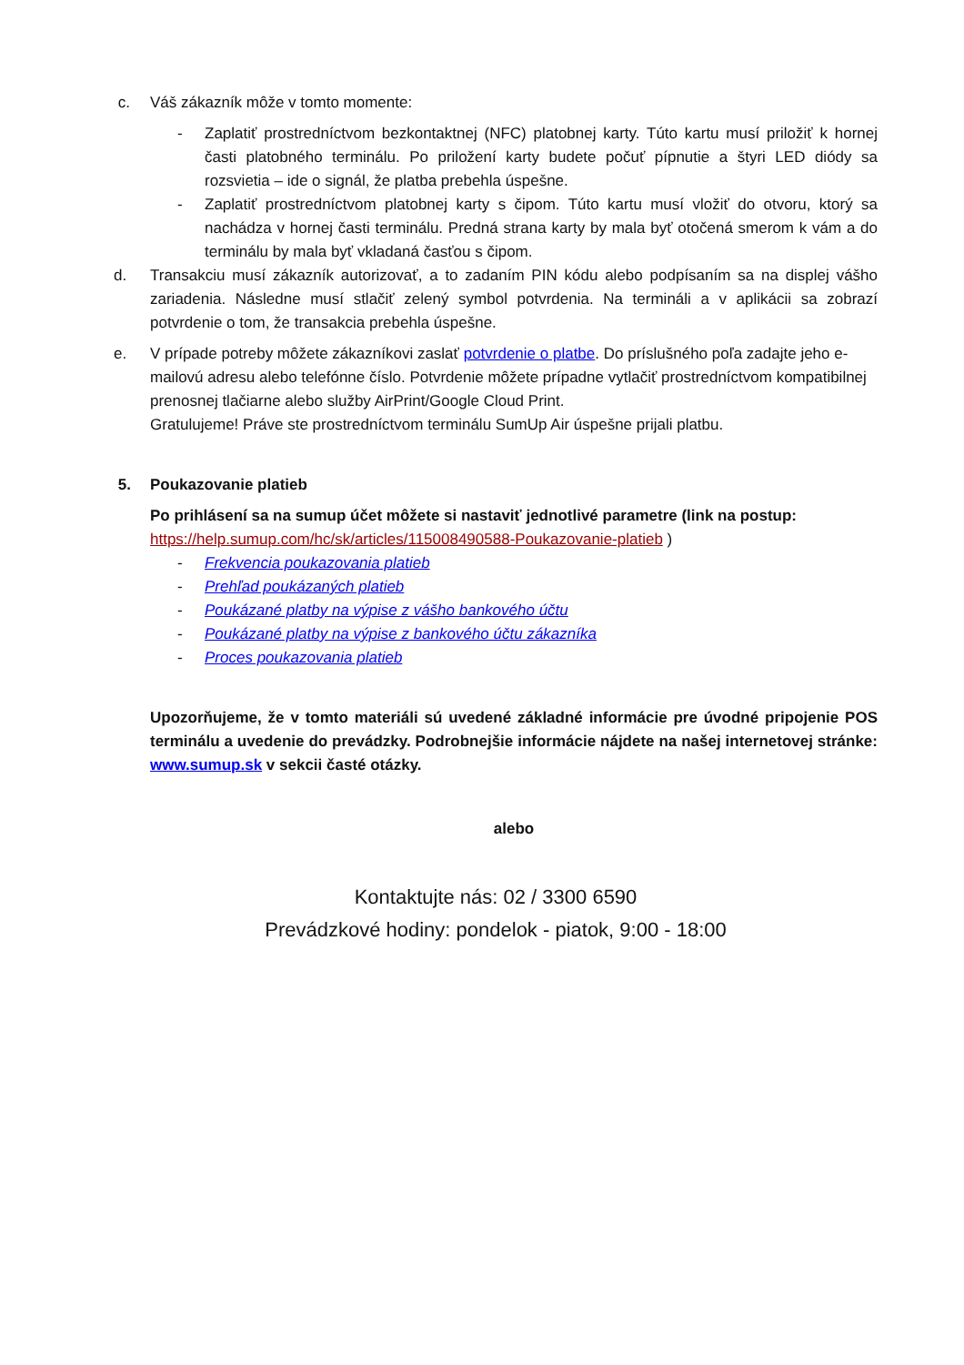c. Váš zákazník môže v tomto momente:
- Zaplatiť prostredníctvom bezkontaktnej (NFC) platobnej karty. Túto kartu musí priložiť k hornej časti platobného terminálu. Po priložení karty budete počuť pípnutie a štyri LED diódy sa rozsvietia – ide o signál, že platba prebehla úspešne.
- Zaplatiť prostredníctvom platobnej karty s čipom. Túto kartu musí vložiť do otvoru, ktorý sa nachádza v hornej časti terminálu. Predná strana karty by mala byť otočená smerom k vám a do terminálu by mala byť vkladaná časťou s čipom.
d. Transakciu musí zákazník autorizovať, a to zadaním PIN kódu alebo podpísaním sa na displej vášho zariadenia. Následne musí stlačiť zelený symbol potvrdenia. Na termináli a v aplikácii sa zobrazí potvrdenie o tom, že transakcia prebehla úspešne.
e. V prípade potreby môžete zákazníkovi zaslať potvrdenie o platbe. Do príslušného poľa zadajte jeho e-mailovú adresu alebo telefónne číslo. Potvrdenie môžete prípadne vytlačiť prostredníctvom kompatibilnej prenosnej tlačiarne alebo služby AirPrint/Google Cloud Print.
Gratulujeme! Práve ste prostredníctvom terminálu SumUp Air úspešne prijali platbu.
5. Poukazovanie platieb
Po prihlásení sa na sumup účet môžete si nastaviť jednotlivé parametre (link na postup:
https://help.sumup.com/hc/sk/articles/115008490588-Poukazovanie-platieb )
- Frekvencia poukazovania platieb
- Prehľad poukázaných platieb
- Poukázané platby na výpise z vášho bankového účtu
- Poukázané platby na výpise z bankového účtu zákazníka
- Proces poukazovania platieb
Upozorňujeme, že v tomto materiáli sú uvedené základné informácie pre úvodné pripojenie POS terminálu a uvedenie do prevádzky. Podrobnejšie informácie nájdete na našej internetovej stránke: www.sumup.sk v sekcii časté otázky.
alebo
Kontaktujte nás: 02 / 3300 6590
Prevádzkové hodiny: pondelok - piatok, 9:00 - 18:00